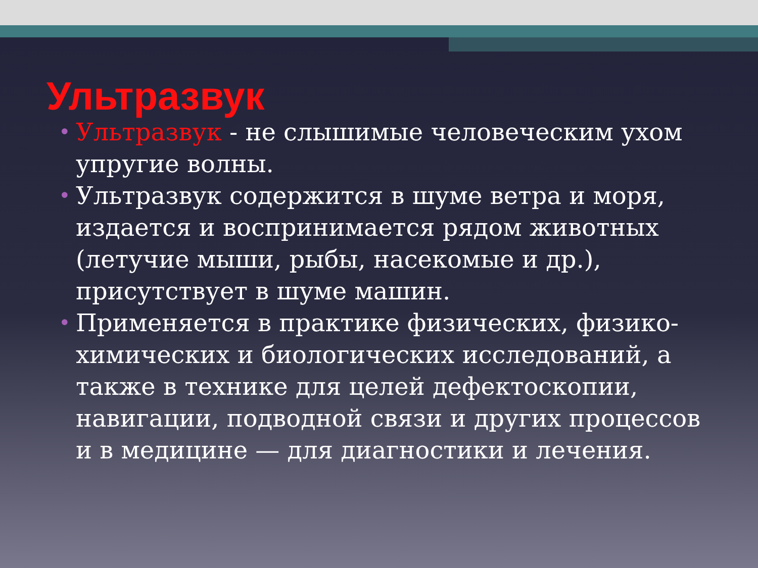Ультразвук
• Ультразвук - не слышимые человеческим ухом упругие волны.
• Ультразвук содержится в шуме ветра и моря, издается и воспринимается рядом животных (летучие мыши, рыбы, насекомые и др.), присутствует в шуме машин.
• Применяется в практике физических, физико-химических и биологических исследований, а также в технике для целей дефектоскопии, навигации, подводной связи и других процессов и в медицине — для диагностики и лечения.